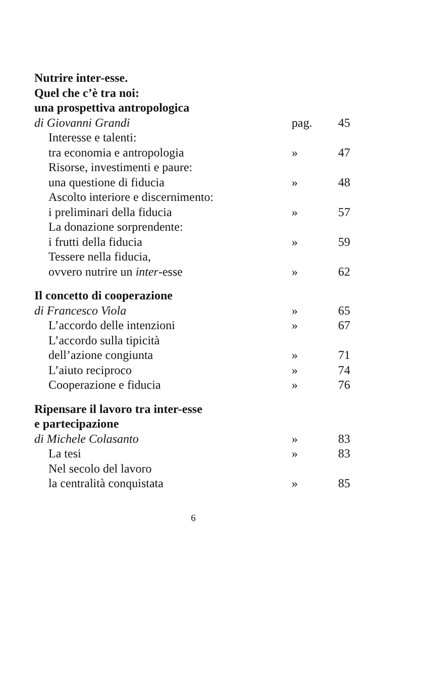| Nutrire inter-esse. | | |
| Quel che c’è tra noi: | | |
| una prospettiva antropologica | | |
| di Giovanni Grandi | pag. | 45 |
| Interesse e talenti: | | |
| tra economia e antropologia | » | 47 |
| Risorse, investimenti e paure: | | |
| una questione di fiducia | » | 48 |
| Ascolto interiore e discernimento: | | |
| i preliminari della fiducia | » | 57 |
| La donazione sorprendente: | | |
| i frutti della fiducia | » | 59 |
| Tessere nella fiducia, | | |
| ovvero nutrire un inter -esse | » | 62 |
| Il concetto di cooperazione | | |
| di Francesco Viola | » | 65 |
| L’accordo delle intenzioni | » | 67 |
| L’accordo sulla tipicità | | |
| dell’azione congiunta | » | 71 |
| L’aiuto reciproco | » | 74 |
| Cooperazione e fiducia | » | 76 |
| Ripensare il lavoro tra inter-esse | | |
| e partecipazione | | |
| di Michele Colasanto | » | 83 |
| La tesi | » | 83 |
| Nel secolo del lavoro | | |
| la centralità conquistata | » | 85 |
6